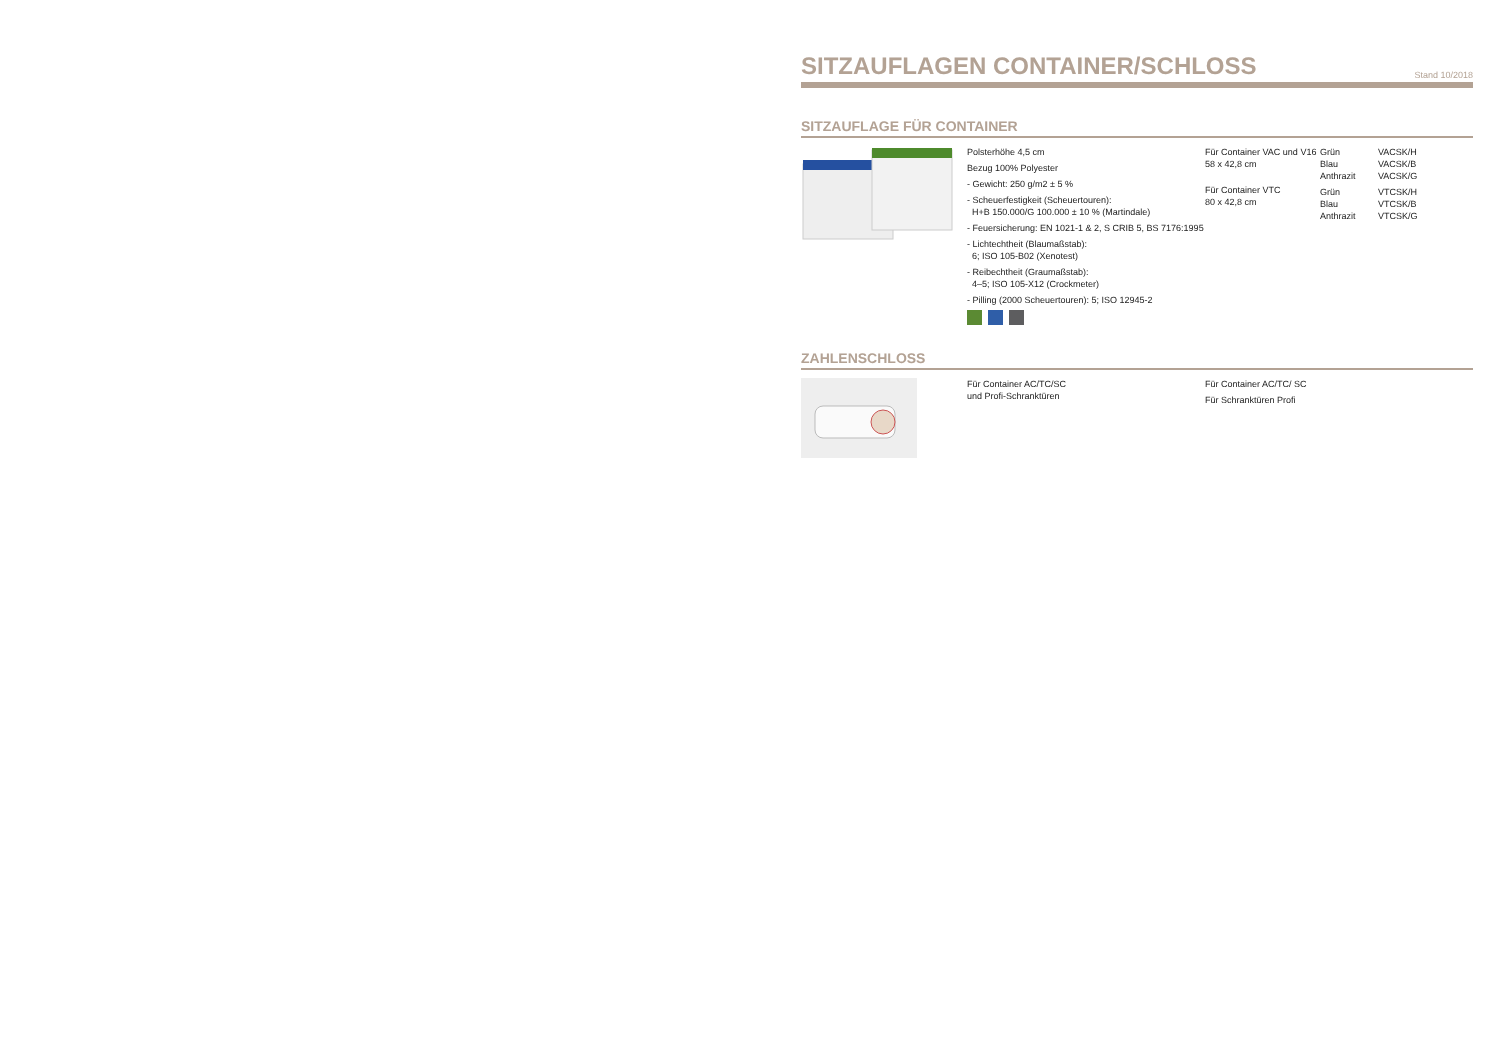SITZAUFLAGEN CONTAINER/SCHLOSS
Stand 10/2018
SITZAUFLAGE FÜR CONTAINER
Polsterhöhe 4,5 cm
Bezug 100% Polyester
- Gewicht: 250 g/m2 ± 5 %
- Scheuerfestigkeit (Scheuertouren):
H+B 150.000/G 100.000 ± 10 % (Martindale)
- Feuersicherung: EN 1021-1 & 2, S CRIB 5, BS 7176:1995
- Lichtechtheit (Blaumaßstab):
6; ISO 105-B02 (Xenotest)
- Reibechtheit (Graumaßstab):
4–5; ISO 105-X12 (Crockmeter)
- Pilling (2000 Scheuertouren): 5; ISO 12945-2
Für Container VAC und V16
58 x 42,8 cm
Für Container VTC
80 x 42,8 cm
Grün
Blau
Anthrazit
Grün
Blau
Anthrazit
VACSK/H
VACSK/B
VACSK/G
VTCSK/H
VTCSK/B
VTCSK/G
ZAHLENSCHLOSS
Für Container AC/TC/SC
und Profi-Schranktüren
Für Container AC/TC/ SC
Für Schranktüren Profi